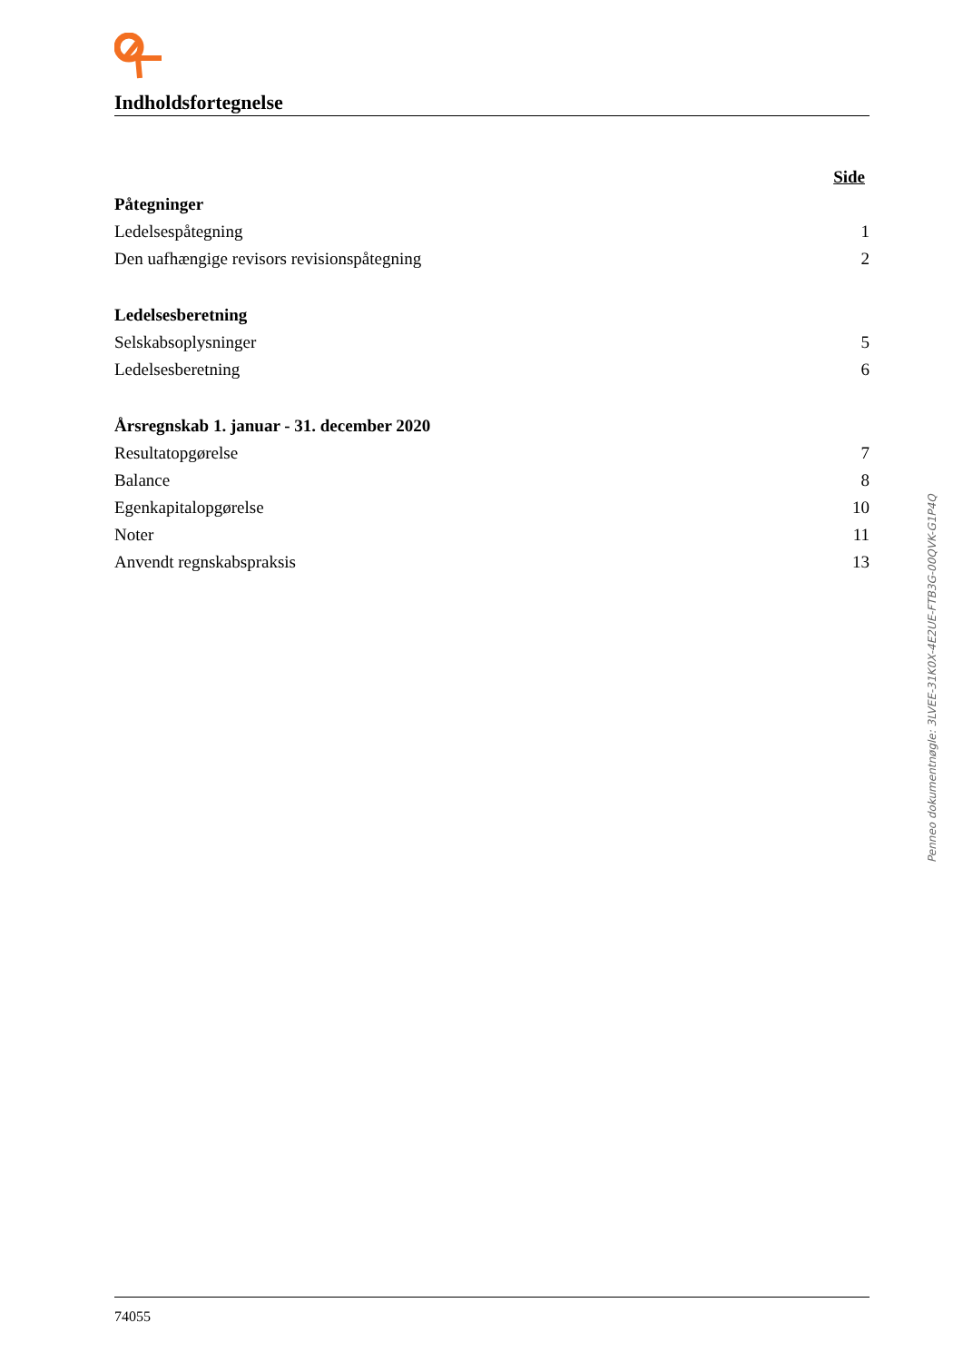Indholdsfortegnelse
Side
Påtegninger
Ledelsespåtegning 1
Den uafhængige revisors revisionspåtegning 2
Ledelsesberetning
Selskabsoplysninger 5
Ledelsesberetning 6
Årsregnskab 1. januar - 31. december 2020
Resultatopgørelse 7
Balance 8
Egenkapitalopgørelse 10
Noter 11
Anvendt regnskabspraksis 13
74055
Penneo dokumentnøgle: 3LVEE-31K0X-4E2UE-FTB3G-00QVK-G1P4Q